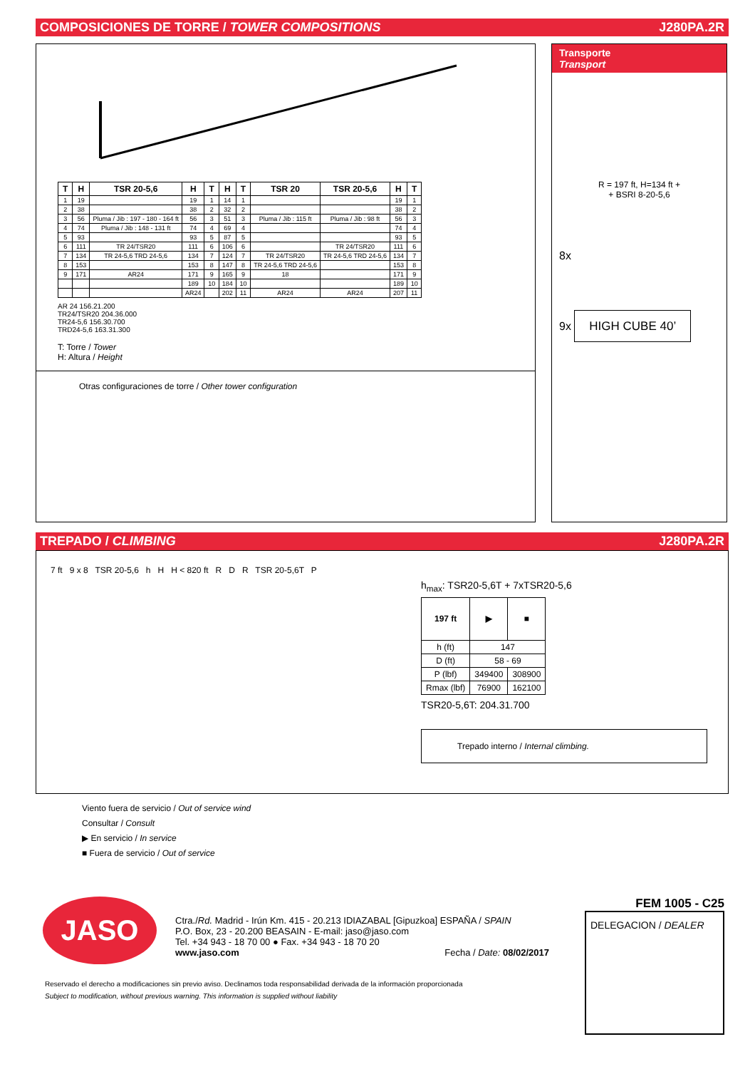COMPOSICIONES DE TORRE / TOWER COMPOSITIONS J280PA.2R
| T | H | TSR 20-5,6 | H | T | H | T | TSR 20 | TSR 20-5,6 | H | T |
| --- | --- | --- | --- | --- | --- | --- | --- | --- | --- | --- |
| 1 | 19 | | 19 | 1 | 14 | 1 | | | 19 | 1 |
| 2 | 38 | | 38 | 2 | 32 | 2 | | | 38 | 2 |
| 3 | 56 | Pluma / Jib : 197 - 180 - 164 ft | 56 | 3 | 51 | 3 | Pluma / Jib : 115 ft | Pluma / Jib : 98 ft | 56 | 3 |
| 4 | 74 | Pluma / Jib : 148 - 131 ft | 74 | 4 | 69 | 4 | | | 74 | 4 |
| 5 | 93 | | 93 | 5 | 87 | 5 | | | 93 | 5 |
| 6 | 111 | TR 24/TSR20 | 111 | 6 | 106 | 6 | | TR 24/TSR20 | 111 | 6 |
| 7 | 134 | TR 24-5,6 TRD 24-5,6 | 134 | 7 | 124 | 7 | TR 24/TSR20 | TR 24-5,6 TRD 24-5,6 | 134 | 7 |
| 8 | 153 | | 153 | 8 | 147 | 8 | TR 24-5,6 TRD 24-5,6 | | 153 | 8 |
| 9 | 171 | AR24 | 171 | 9 | 165 | 9 | 18 | | 171 | 9 |
| | | | 189 | 10 | 184 | 10 | | | 189 | 10 |
| | | | AR24 | | 202 | 11 | AR24 | AR24 | 207 | 11 |
AR 24 156.21.200
TR24/TSR20 204.36.000
TR24-5,6 156.30.700
TRD24-5,6 163.31.300
T: Torre / Tower
H: Altura / Height
Otras configuraciones de torre / Other tower configuration
Transporte
Transport
R = 197 ft, H=134 ft +
+ BSRI 8-20-5,6
8x
9x HIGH CUBE 40’
TREPADO / CLIMBING J280PA.2R
7 ft 9 x 8 TSR 20-5,6 h H H < 820 ft R D R TSR 20-5,6T P
h<sub>max</sub>: TSR20-5,6T + 7xTSR20-5,6
| 197 ft | ▶ | ■ |
| --- | --- | --- |
| h (ft) | 147 | |
| D (ft) | 58 - 69 | |
| P (lbf) | 349400 | 308900 |
| Rmax (lbf) | 76900 | 162100 |
TSR20-5,6T: 204.31.700
Trepado interno / Internal climbing.
Viento fuera de servicio / Out of service wind
Consultar / Consult
▶ En servicio / In service
■ Fuera de servicio / Out of service
JASO
Ctra./Rd. Madrid - Irún Km. 415 - 20.213 IDIAZABAL [Gipuzkoa] ESPAÑA / SPAIN
P.O. Box, 23 - 20.200 BEASAIN - E-mail: jaso@jaso.com
Tel. +34 943 - 18 70 00 ● Fax. +34 943 - 18 70 20
www.jaso.com Fecha / Date: 08/02/2017
FEM 1005 - C25
DELEGACION / DEALER
Reservado el derecho a modificaciones sin previo aviso. Declinamos toda responsabilidad derivada de la información proporcionada
Subject to modification, without previous warning. This information is supplied without liability